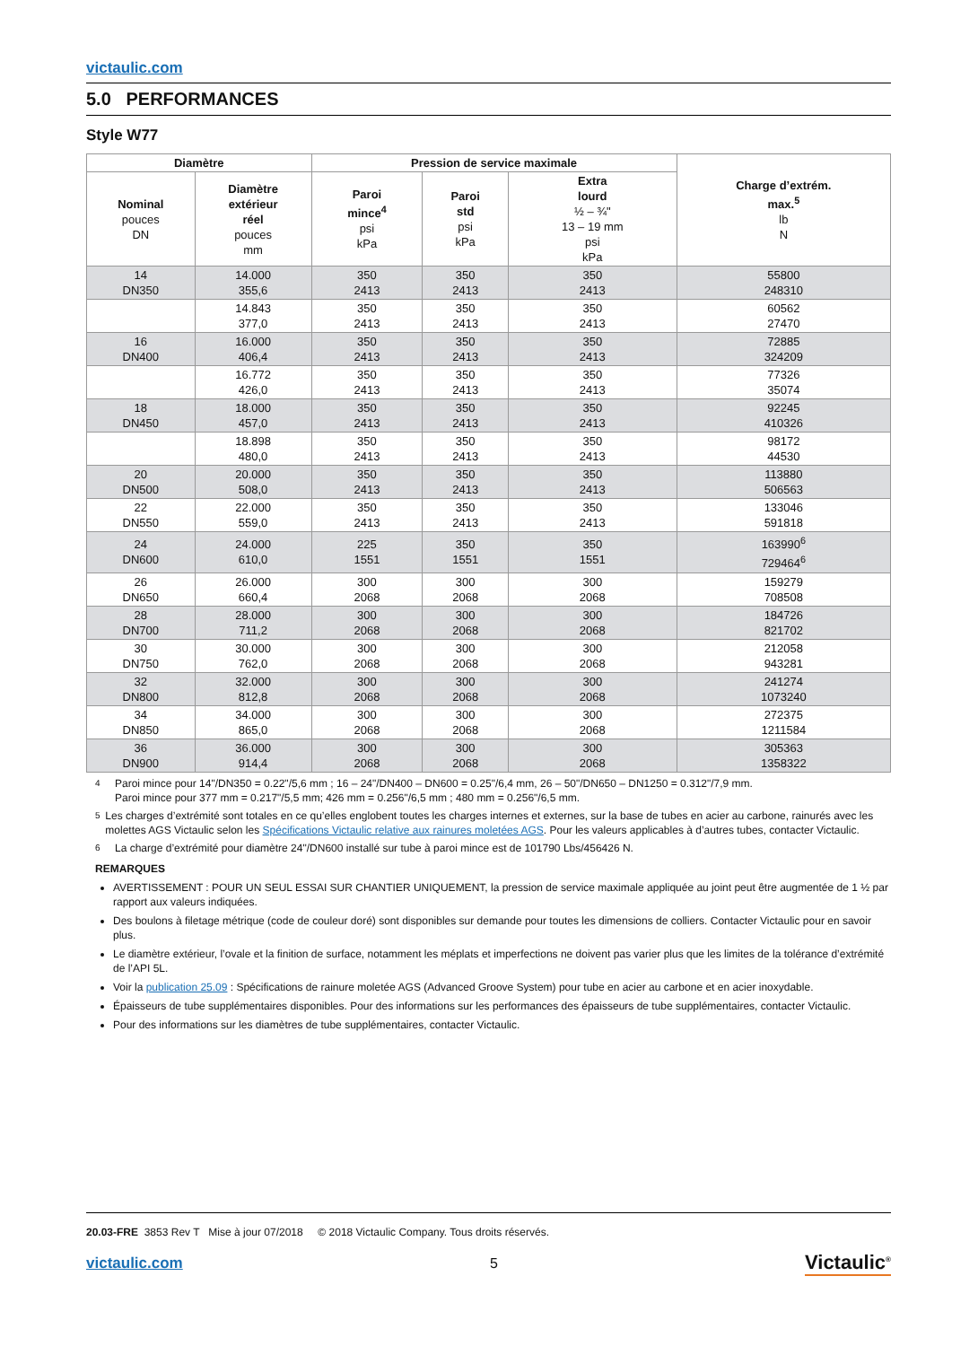victaulic.com
5.0 PERFORMANCES
Style W77
| Diamètre | | Pression de service maximale | | | Charge d’extrém. max.<sup>5</sup> lb N |
| --- | --- | --- | --- | --- | --- |
| Nominal pouces DN | Diamètre extérieur réel pouces mm | Paroi mince<sup>4</sup> psi kPa | Paroi std psi kPa | Extra lourd ½ – ¾" 13 – 19 mm psi kPa | |
| 14 DN350 | 14.000 355,6 | 350 2413 | 350 2413 | 350 2413 | 55800 248310 |
| | 14.843 377,0 | 350 2413 | 350 2413 | 350 2413 | 60562 27470 |
| 16 DN400 | 16.000 406,4 | 350 2413 | 350 2413 | 350 2413 | 72885 324209 |
| | 16.772 426,0 | 350 2413 | 350 2413 | 350 2413 | 77326 35074 |
| 18 DN450 | 18.000 457,0 | 350 2413 | 350 2413 | 350 2413 | 92245 410326 |
| | 18.898 480,0 | 350 2413 | 350 2413 | 350 2413 | 98172 44530 |
| 20 DN500 | 20.000 508,0 | 350 2413 | 350 2413 | 350 2413 | 113880 506563 |
| 22 DN550 | 22.000 559,0 | 350 2413 | 350 2413 | 350 2413 | 133046 591818 |
| 24 DN600 | 24.000 610,0 | 225 1551 | 350 1551 | 350 1551 | 163990<sup>6</sup> 729464<sup>6</sup> |
| 26 DN650 | 26.000 660,4 | 300 2068 | 300 2068 | 300 2068 | 159279 708508 |
| 28 DN700 | 28.000 711,2 | 300 2068 | 300 2068 | 300 2068 | 184726 821702 |
| 30 DN750 | 30.000 762,0 | 300 2068 | 300 2068 | 300 2068 | 212058 943281 |
| 32 DN800 | 32.000 812,8 | 300 2068 | 300 2068 | 300 2068 | 241274 1073240 |
| 34 DN850 | 34.000 865,0 | 300 2068 | 300 2068 | 300 2068 | 272375 1211584 |
| 36 DN900 | 36.000 914,4 | 300 2068 | 300 2068 | 300 2068 | 305363 1358322 |
<sup>4</sup> Paroi mince pour 14"/DN350 = 0.22"/5,6 mm ; 16 – 24"/DN400 – DN600 = 0.25"/6,4 mm, 26 – 50"/DN650 – DN1250 = 0.312"/7,9 mm.
Paroi mince pour 377 mm = 0.217"/5,5 mm; 426 mm = 0.256"/6,5 mm ; 480 mm = 0.256"/6,5 mm.
<sup>5</sup> Les charges d’extrémité sont totales en ce qu’elles englobent toutes les charges internes et externes, sur la base de tubes en acier au carbone, rainurés avec les molettes AGS Victaulic selon les Spécifications Victaulic relative aux rainures moletées AGS. Pour les valeurs applicables à d’autres tubes, contacter Victaulic.
<sup>6</sup> La charge d’extrémité pour diamètre 24"/DN600 installé sur tube à paroi mince est de 101790 Lbs/456426 N.
REMARQUES
AVERTISSEMENT : POUR UN SEUL ESSAI SUR CHANTIER UNIQUEMENT, la pression de service maximale appliquée au joint peut être augmentée de 1 ½ par rapport aux valeurs indiquées.
Des boulons à filetage métrique (code de couleur doré) sont disponibles sur demande pour toutes les dimensions de colliers. Contacter Victaulic pour en savoir plus.
Le diamètre extérieur, l’ovale et la finition de surface, notamment les méplats et imperfections ne doivent pas varier plus que les limites de la tolérance d’extrémité de l’API 5L.
Voir la publication 25.09 : Spécifications de rainure moletée AGS (Advanced Groove System) pour tube en acier au carbone et en acier inoxydable.
Épaisseurs de tube supplémentaires disponibles. Pour des informations sur les performances des épaisseurs de tube supplémentaires, contacter Victaulic.
Pour des informations sur les diamètres de tube supplémentaires, contacter Victaulic.
20.03-FRE 3853 Rev T Mise à jour 07/2018 © 2018 Victaulic Company. Tous droits réservés.
victaulic.com 5 Victaulic<sup>®</sup>